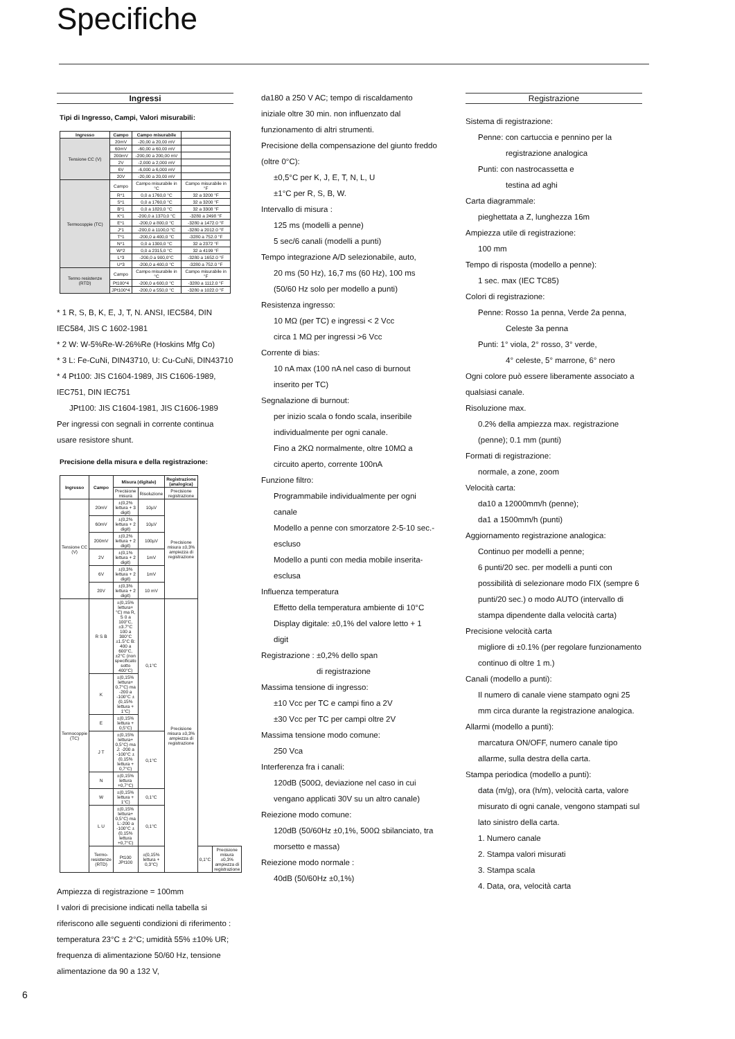Specifiche
Ingressi
Tipi di Ingresso, Campi, Valori misurabili:
| Ingresso | Campo | Campo misurabile | |
| --- | --- | --- | --- |
| Tensione CC (V) | 20mV | -20,00 a 20,00 mV | |
| | 60mV | -60,00 a 60,00 mV | |
| | 200mV | -200,00 a 200,00 mV | |
| | 2V | -2,000 a 2,000 mV | |
| | 6V | -6,000 a 6,000 mV | |
| | 20V | -20,00 a 20,00 mV | |
| Termocoppie (TC) | Campo | Campo misurabile in °C | Campo misurabile in °F |
| | R*1 | 0,0 a 1760,0 °C | 32 a 3200 °F |
| | S*1 | 0,0 a 1760,0 °C | 32 a 3200 °F |
| | B*1 | 0,0 a 1820,0 °C | 32 a 3308 °F |
| | K*1 | -200,0 a 1370,0 °C | -3280 a 2498 °F |
| | E*1 | -200,0 a 800,0 °C | -3280 a 1472.0 °F |
| | J*1 | -200,0 a 1100,0 °C | -3280 a 2012.0 °F |
| | T*1 | -200,0 a 400,0 °C | -3280 a 752.0 °F |
| | N*1 | 0,0 a 1300,0 °C | 32 a 2372 °F |
| | W*2 | 0,0 a 2315,0 °C | 32 a 4199 °F |
| | L*3 | -200,0 a 900,0°C | -3280 a 1652.0 °F |
| | U*3 | -200,0 a 400,0 °C | -3280 a 752.0 °F |
| Termo resistenze (RTD) | Campo | Campo misurabile in °C | Campo misurabile in °F |
| | Pt100*4 | -200,0 a 600,0 °C | -3280 a 1112.0 °F |
| | JPt100*4 | -200,0 a 550,0 °C | -3280 a 1022.0 °F |
* 1 R, S, B, K, E, J, T, N. ANSI, IEC584, DIN IEC584, JIS C 1602-1981
* 2 W: W-5%Re-W-26%Re (Hoskins Mfg Co)
* 3 L: Fe-CuNi, DIN43710, U: Cu-CuNi, DIN43710
* 4 Pt100: JIS C1604-1989, JIS C1606-1989, IEC751, DIN IEC751
JPt100: JIS C1604-1981, JIS C1606-1989
Per ingressi con segnali in corrente continua usare resistore shunt.
Precisione della misura e della registrazione:
| Ingresso | Campo | Misura (digitale) | | Registrazione (analogica) | | |
| --- | --- | --- | --- | --- | --- | --- |
| | | Precisione misura | Risoluzione | Precisione registrazione | | |
| Tensione CC (V) | 20mV | ±(0,2% lettura + 3 digit) | 10µV | Precisione misura ±0,3% ampiezza di registrazione | | |
| | 60mV | ±(0,2% lettura + 2 digit) | 10µV | | | |
| | 200mV | ±(0,2% lettura + 2 digit) | 100µV | | | |
| | 2V | ±(0,1% lettura + 2 digit) | 1mV | | | |
| | 6V | ±(0,3% lettura + 2 digit) | 1mV | | | |
| | 20V | ±(0,3% lettura + 2 digit) | 10 mV | | | |
| Termocoppie (TC) | R S B | ±(0,15% lettura+ °C) ma R, S 0 a 100°C, ±3.7°C 100 a 300°C ±1.5°C B: 400 a 600°C, ±2°C (non specificato sotto 400°C) | 0,1°C | Precisione misura ±0,3% ampiezza di registrazione | | |
| | K | ±(0,15% lettura+ 0,7°C) ma -200 a -100°C ±(0,15% lettura + 1°C) | | | | |
| | E | ±(0,15% lettura + 0,5°C) | | | | |
| | J T | ±(0,15% lettura+ 0,5°C) ma J: -200 a -100°C ±(0,15% lettura + 0,7°C) | 0,1°C | | | |
| | N | ±(0,15% lettura +0,7°C) | | | | |
| | W | ±(0,15% lettura + 1°C) | 0,1°C | | | |
| | L U | ±(0,15% lettura+ 0,5°C) ma L:-200 a -100°C ±(0,15% lettura +0,7°C) | 0,1°C | | | |
| | Termo-resistenze (RTD) | Pt100 JPt100 | ±(0,15% lettura + 0,3°C) | | 0,1°C | Precisione misura ±0,3% ampiezza di registrazione |
Ampiezza di registrazione = 100mm
I valori di precisione indicati nella tabella si riferiscono alle seguenti condizioni di riferimento :
temperatura 23°C ± 2°C; umidità 55% ±10% UR; frequenza di alimentazione 50/60 Hz, tensione alimentazione da 90 a 132 V,
da180 a 250 V AC; tempo di riscaldamento iniziale oltre 30 min. non influenzato dal funzionamento di altri strumenti.
Precisione della compensazione del giunto freddo (oltre 0°C):
±0,5°C per K, J, E, T, N, L, U
±1°C per R, S, B, W.
Intervallo di misura :
125 ms (modelli a penne)
5 sec/6 canali (modelli a punti)
Tempo integrazione A/D selezionabile, auto,
20 ms (50 Hz), 16,7 ms (60 Hz), 100 ms (50/60 Hz solo per modello a punti)
Resistenza ingresso:
10 MΩ (per TC) e ingressi < 2 Vcc
circa 1 MΩ per ingressi >6 Vcc
Corrente di bias:
10 nA max (100 nA nel caso di burnout inserito per TC)
Segnalazione di burnout:
per inizio scala o fondo scala, inseribile individualmente per ogni canale.
Fino a 2KΩ normalmente, oltre 10MΩ a circuito aperto, corrente 100nA
Funzione filtro:
Programmabile individualmente per ogni canale
Modello a penne con smorzatore 2-5-10 sec.- escluso
Modello a punti con media mobile inserita-esclusa
Influenza temperatura
Effetto della temperatura ambiente di 10°C
Display digitale: ±0,1% del valore letto + 1 digit
Registrazione : ±0,2% dello span
di registrazione
Massima tensione di ingresso:
±10 Vcc per TC e campi fino a 2V
±30 Vcc per TC per campi oltre 2V
Massima tensione modo comune:
250 Vca
Interferenza fra i canali:
120dB (500Ω, deviazione nel caso in cui vengano applicati 30V su un altro canale)
Reiezione modo comune:
120dB (50/60Hz ±0,1%, 500Ω sbilanciato, tra morsetto e massa)
Reiezione modo normale :
40dB (50/60Hz ±0,1%)
Registrazione
Sistema di registrazione:
Penne: con cartuccia e pennino per la
registrazione analogica
Punti: con nastrocassetta e
testina ad aghi
Carta diagrammale:
pieghettata a Z, lunghezza 16m
Ampiezza utile di registrazione:
100 mm
Tempo di risposta (modello a penne):
1 sec. max (IEC TC85)
Colori di registrazione:
Penne: Rosso 1a penna, Verde 2a penna,
Celeste 3a penna
Punti: 1° viola, 2° rosso, 3° verde,
4° celeste, 5° marrone, 6° nero
Ogni colore può essere liberamente associato a qualsiasi canale.
Risoluzione max.
0.2% della ampiezza max. registrazione (penne); 0.1 mm (punti)
Formati di registrazione:
normale, a zone, zoom
Velocità carta:
da10 a 12000mm/h (penne);
da1 a 1500mm/h (punti)
Aggiornamento registrazione analogica:
Continuo per modelli a penne;
6 punti/20 sec. per modelli a punti con possibilità di selezionare modo FIX (sempre 6 punti/20 sec.) o modo AUTO (intervallo di stampa dipendente dalla velocità carta)
Precisione velocità carta
migliore di ±0.1% (per regolare funzionamento continuo di oltre 1 m.)
Canali (modello a punti):
Il numero di canale viene stampato ogni 25 mm circa durante la registrazione analogica.
Allarmi (modello a punti):
marcatura ON/OFF, numero canale tipo allarme, sulla destra della carta.
Stampa periodica (modello a punti):
data (m/g), ora (h/m), velocità carta, valore misurato di ogni canale, vengono stampati sul lato sinistro della carta.
1. Numero canale
2. Stampa valori misurati
3. Stampa scala
4. Data, ora, velocità carta
6